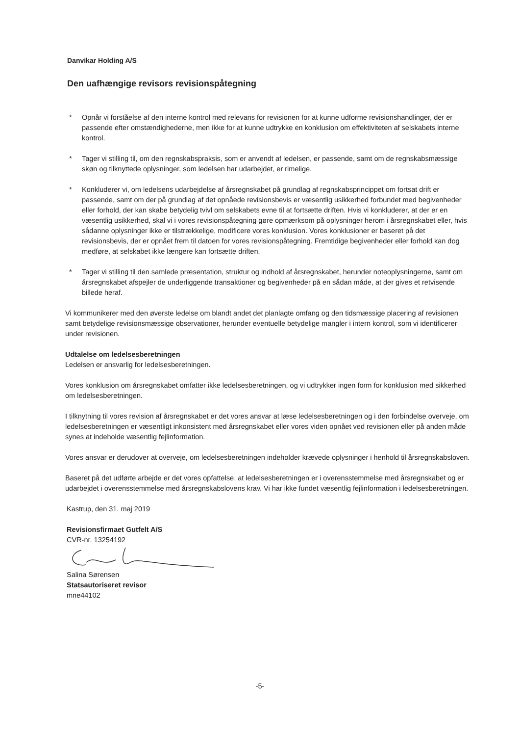Danvikar Holding A/S
Den uafhængige revisors revisionspåtegning
* Opnår vi forståelse af den interne kontrol med relevans for revisionen for at kunne udforme revisionshandlinger, der er passende efter omstændighederne, men ikke for at kunne udtrykke en konklusion om effektiviteten af selskabets interne kontrol.
* Tager vi stilling til, om den regnskabspraksis, som er anvendt af ledelsen, er passende, samt om de regnskabsmæssige skøn og tilknyttede oplysninger, som ledelsen har udarbejdet, er rimelige.
* Konkluderer vi, om ledelsens udarbejdelse af årsregnskabet på grundlag af regnskabsprincippet om fortsat drift er passende, samt om der på grundlag af det opnåede revisionsbevis er væsentlig usikkerhed forbundet med begivenheder eller forhold, der kan skabe betydelig tvivl om selskabets evne til at fortsætte driften. Hvis vi konkluderer, at der er en væsentlig usikkerhed, skal vi i vores revisionspåtegning gøre opmærksom på oplysninger herom i årsregnskabet eller, hvis sådanne oplysninger ikke er tilstrækkelige, modificere vores konklusion. Vores konklusioner er baseret på det revisionsbevis, der er opnået frem til datoen for vores revisionspåtegning. Fremtidige begivenheder eller forhold kan dog medføre, at selskabet ikke længere kan fortsætte driften.
* Tager vi stilling til den samlede præsentation, struktur og indhold af årsregnskabet, herunder noteoplysningerne, samt om årsregnskabet afspejler de underliggende transaktioner og begivenheder på en sådan måde, at der gives et retvisende billede heraf.
Vi kommunikerer med den øverste ledelse om blandt andet det planlagte omfang og den tidsmæssige placering af revisionen samt betydelige revisionsmæssige observationer, herunder eventuelle betydelige mangler i intern kontrol, som vi identificerer under revisionen.
Udtalelse om ledelsesberetningen
Ledelsen er ansvarlig for ledelsesberetningen.
Vores konklusion om årsregnskabet omfatter ikke ledelsesberetningen, og vi udtrykker ingen form for konklusion med sikkerhed om ledelsesberetningen.
I tilknytning til vores revision af årsregnskabet er det vores ansvar at læse ledelsesberetningen og i den forbindelse overveje, om ledelsesberetningen er væsentligt inkonsistent med årsregnskabet eller vores viden opnået ved revisionen eller på anden måde synes at indeholde væsentlig fejlinformation.
Vores ansvar er derudover at overveje, om ledelsesberetningen indeholder krævede oplysninger i henhold til årsregnskabsloven.
Baseret på det udførte arbejde er det vores opfattelse, at ledelsesberetningen er i overensstemmelse med årsregnskabet og er udarbejdet i overensstemmelse med årsregnskabslovens krav. Vi har ikke fundet væsentlig fejlinformation i ledelsesberetningen.
Kastrup, den 31. maj 2019
Revisionsfirmaet Gutfelt A/S
CVR-nr. 13254192
Salina Sørensen
Statsautoriseret revisor
mne44102
-5-